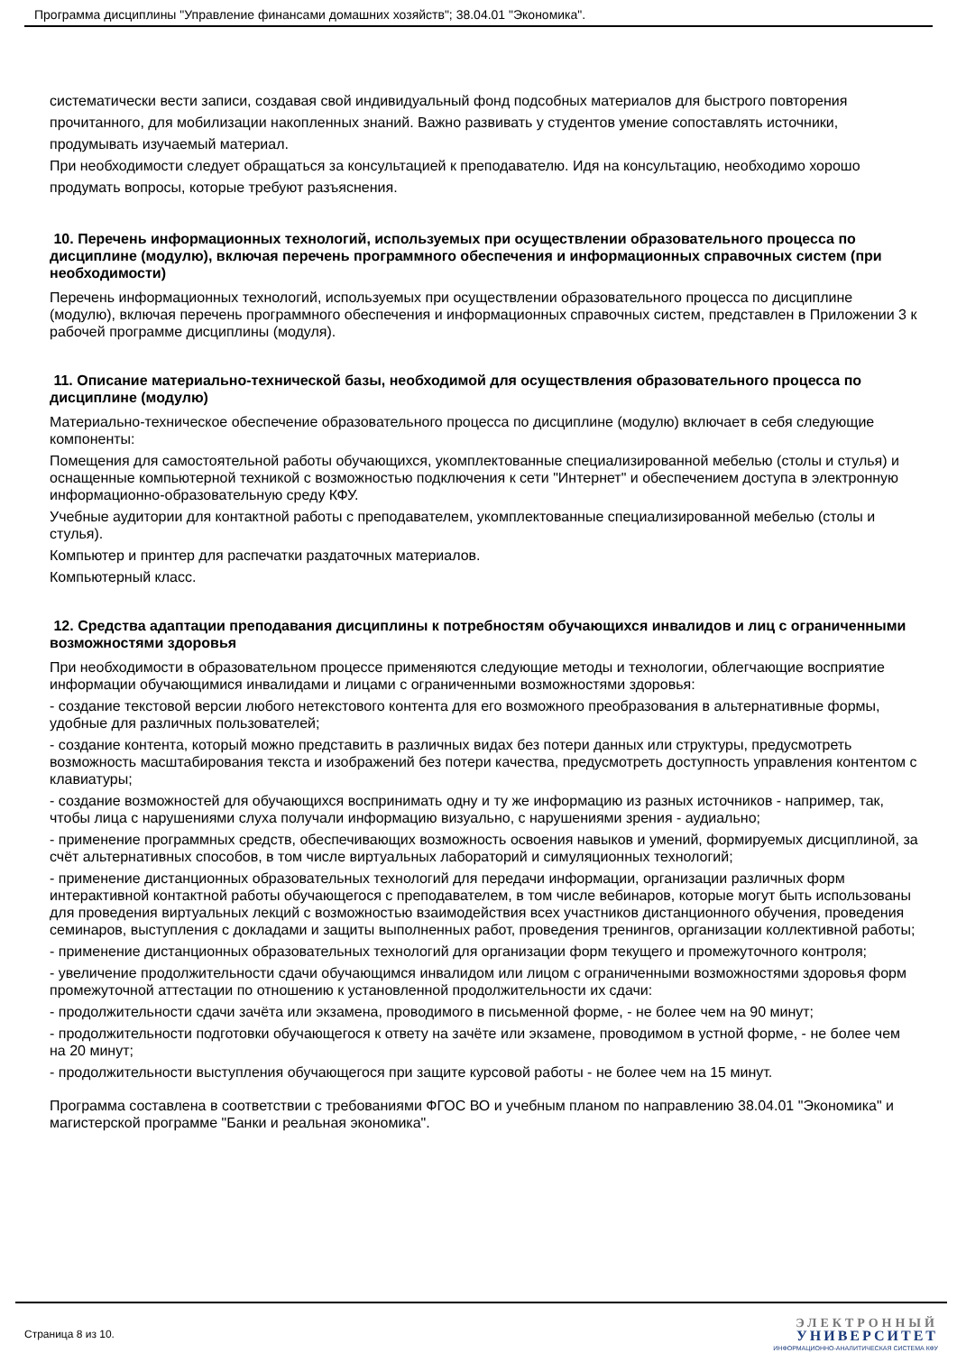Программа дисциплины "Управление финансами домашних хозяйств"; 38.04.01 "Экономика".
систематически вести записи, создавая свой индивидуальный фонд подсобных материалов для быстрого повторения прочитанного, для мобилизации накопленных знаний. Важно развивать у студентов умение сопоставлять источники, продумывать изучаемый материал.
При необходимости следует обращаться за консультацией к преподавателю. Идя на консультацию, необходимо хорошо продумать вопросы, которые требуют разъяснения.
10. Перечень информационных технологий, используемых при осуществлении образовательного процесса по дисциплине (модулю), включая перечень программного обеспечения и информационных справочных систем (при необходимости)
Перечень информационных технологий, используемых при осуществлении образовательного процесса по дисциплине (модулю), включая перечень программного обеспечения и информационных справочных систем, представлен в Приложении 3 к рабочей программе дисциплины (модуля).
11. Описание материально-технической базы, необходимой для осуществления образовательного процесса по дисциплине (модулю)
Материально-техническое обеспечение образовательного процесса по дисциплине (модулю) включает в себя следующие компоненты:
Помещения для самостоятельной работы обучающихся, укомплектованные специализированной мебелью (столы и стулья) и оснащенные компьютерной техникой с возможностью подключения к сети "Интернет" и обеспечением доступа в электронную информационно-образовательную среду КФУ.
Учебные аудитории для контактной работы с преподавателем, укомплектованные специализированной мебелью (столы и стулья).
Компьютер и принтер для распечатки раздаточных материалов.
Компьютерный класс.
12. Средства адаптации преподавания дисциплины к потребностям обучающихся инвалидов и лиц с ограниченными возможностями здоровья
При необходимости в образовательном процессе применяются следующие методы и технологии, облегчающие восприятие информации обучающимися инвалидами и лицами с ограниченными возможностями здоровья:
- создание текстовой версии любого нетекстового контента для его возможного преобразования в альтернативные формы, удобные для различных пользователей;
- создание контента, который можно представить в различных видах без потери данных или структуры, предусмотреть возможность масштабирования текста и изображений без потери качества, предусмотреть доступность управления контентом с клавиатуры;
- создание возможностей для обучающихся воспринимать одну и ту же информацию из разных источников - например, так, чтобы лица с нарушениями слуха получали информацию визуально, с нарушениями зрения - аудиально;
- применение программных средств, обеспечивающих возможность освоения навыков и умений, формируемых дисциплиной, за счёт альтернативных способов, в том числе виртуальных лабораторий и симуляционных технологий;
- применение дистанционных образовательных технологий для передачи информации, организации различных форм интерактивной контактной работы обучающегося с преподавателем, в том числе вебинаров, которые могут быть использованы для проведения виртуальных лекций с возможностью взаимодействия всех участников дистанционного обучения, проведения семинаров, выступления с докладами и защиты выполненных работ, проведения тренингов, организации коллективной работы;
- применение дистанционных образовательных технологий для организации форм текущего и промежуточного контроля;
- увеличение продолжительности сдачи обучающимся инвалидом или лицом с ограниченными возможностями здоровья форм промежуточной аттестации по отношению к установленной продолжительности их сдачи:
- продолжительности сдачи зачёта или экзамена, проводимого в письменной форме, - не более чем на 90 минут;
- продолжительности подготовки обучающегося к ответу на зачёте или экзамене, проводимом в устной форме, - не более чем на 20 минут;
- продолжительности выступления обучающегося при защите курсовой работы - не более чем на 15 минут.
Программа составлена в соответствии с требованиями ФГОС ВО и учебным планом по направлению 38.04.01 "Экономика" и магистерской программе "Банки и реальная экономика".
Страница 8 из 10.
ЭЛЕКТРОННЫЙ
УНИВЕРСИТЕТ
ИНФОРМАЦИОННО-АНАЛИТИЧЕСКАЯ СИСТЕМА КФУ